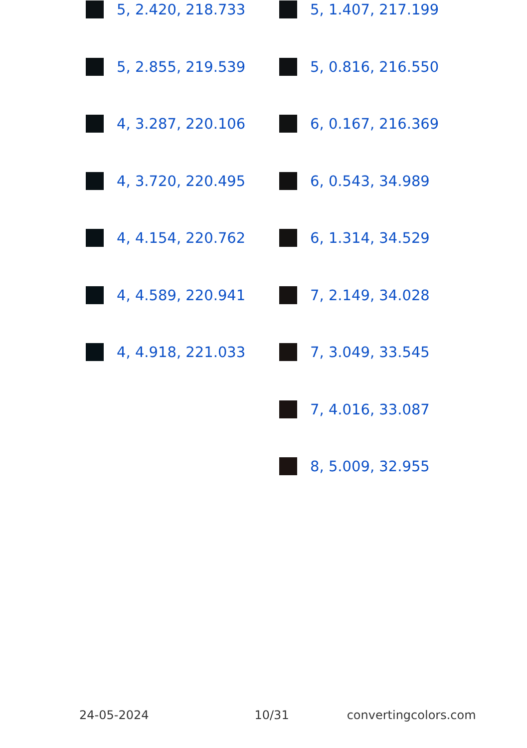5, 2.420, 218.733
5, 2.855, 219.539
4, 3.287, 220.106
4, 3.720, 220.495
4, 4.154, 220.762
4, 4.589, 220.941
4, 4.918, 221.033
5, 1.407, 217.199
5, 0.816, 216.550
6, 0.167, 216.369
6, 0.543, 34.989
6, 1.314, 34.529
7, 2.149, 34.028
7, 3.049, 33.545
7, 4.016, 33.087
8, 5.009, 32.955
24-05-2024 10/31 convertingcolors.com